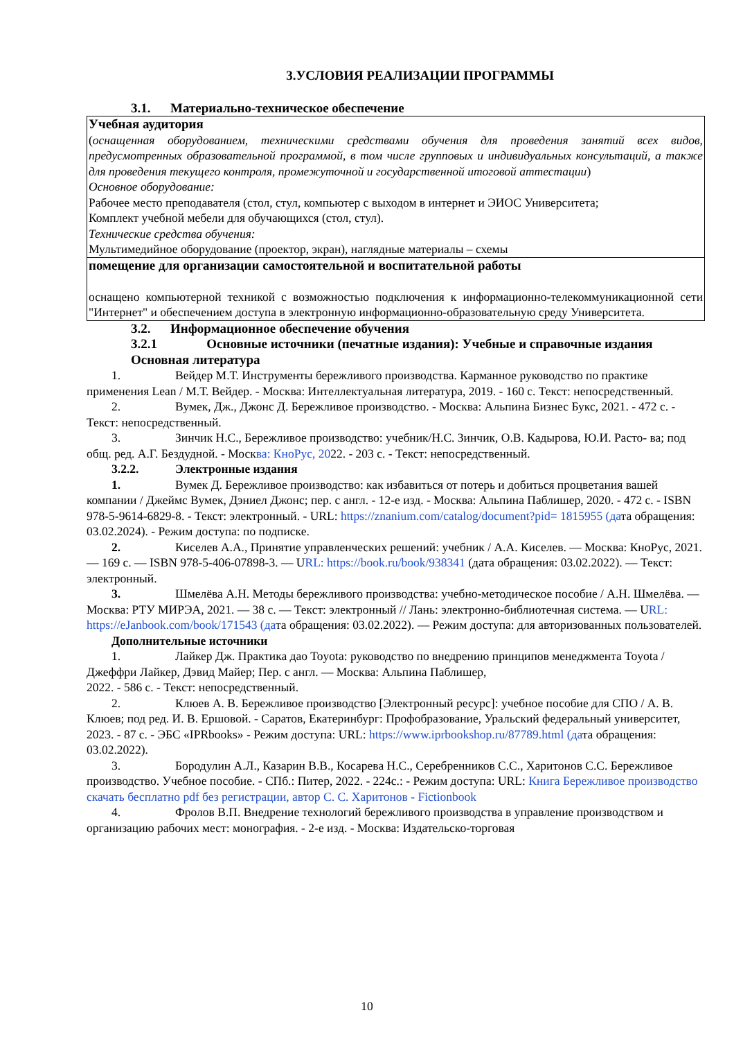3.УСЛОВИЯ РЕАЛИЗАЦИИ ПРОГРАММЫ
3.1. Материально-техническое обеспечение
| Учебная аудитория ( оснащенная оборудованием, техническими средствами обучения для проведения занятий всех видов, предусмотренных образовательной программой, в том числе групповых и индивидуальных консультаций, а также для проведения текущего контроля, промежуточной и государственной итоговой аттестации ) Основное оборудование: Рабочее место преподавателя (стол, стул, компьютер с выходом в интернет и ЭИОС Университета; Комплект учебной мебели для обучающихся (стол, стул). Технические средства обучения: Мультимедийное оборудование (проектор, экран), наглядные материалы – схемы |
| помещение для организации самостоятельной и воспитательной работы оснащено компьютерной техникой с возможностью подключения к информационно-телекоммуникационной сети "Интернет" и обеспечением доступа в электронную информационно-образовательную среду Университета. |
3.2. Информационное обеспечение обучения
3.2.1 Основные источники (печатные издания): Учебные и справочные издания
Основная литература
1. Вейдер М.Т. Инструменты бережливого производства. Карманное руководство по практике применения Lean / М.Т. Вейдер. - Москва: Интеллектуальная литература, 2019. - 160 с. Текст: непосредственный.
2. Вумек, Дж., Джонс Д. Бережливое производство. - Москва: Альпина Бизнес Букс, 2021. - 472 с. - Текст: непосредственный.
3. Зинчик Н.С., Бережливое производство: учебник/Н.С. Зинчик, О.В. Кадырова, Ю.И. Расто- ва; под общ. ред. А.Г. Бездудной. - Москва: КноРус, 2022. - 203 с. - Текст: непосредственный.
3.2.2. Электронные издания
1. Вумек Д. Бережливое производство: как избавиться от потерь и добиться процветания вашей компании / Джеймс Вумек, Дэниел Джонс; пер. с англ. - 12-е изд. - Москва: Альпина Паблишер, 2020. - 472 с. - ISBN 978-5-9614-6829-8. - Текст: электронный. - URL: https://znanium.com/catalog/document?pid= 1815955 (дата обращения: 03.02.2024). - Режим доступа: по подписке.
2. Киселев А.А., Принятие управленческих решений: учебник / А.А. Киселев. — Москва: КноРус, 2021. — 169 с. — ISBN 978-5-406-07898-3. — URL: https://book.ru/book/938341 (дата обращения: 03.02.2022). — Текст: электронный.
3. Шмелёва А.Н. Методы бережливого производства: учебно-методическое пособие / А.Н. Шмелёва. — Москва: РТУ МИРЭА, 2021. — 38 с. — Текст: электронный // Лань: электронно-библиотечная система. — URL: https://eJanbook.com/book/171543 (дата обращения: 03.02.2022). — Режим доступа: для авторизованных пользователей.
Дополнительные источники
1. Лайкер Дж. Практика дао Toyota: руководство по внедрению принципов менеджмента Toyota / Джеффри Лайкер, Дэвид Майер; Пер. с англ. — Москва: Альпина Паблишер,
2022. - 586 с. - Текст: непосредственный.
2. Клюев А. В. Бережливое производство [Электронный ресурс]: учебное пособие для СПО / А. В. Клюев; под ред. И. В. Ершовой. - Саратов, Екатеринбург: Профобразование, Уральский федеральный университет, 2023. - 87 с. - ЭБС «IPRbooks» - Режим доступа: URL: https://www.iprbookshop.ru/87789.html (дата обращения: 03.02.2022).
3. Бородулин А.Л., Казарин В.В., Косарева Н.С., Серебренников С.С., Харитонов С.С. Бережливое производство. Учебное пособие. - СПб.: Питер, 2022. - 224с.: - Режим доступа: URL: Книга Бережливое производство скачать бесплатно pdf без регистрации, автор С. С. Харитонов - Fictionbook
4. Фролов В.П. Внедрение технологий бережливого производства в управление производством и организацию рабочих мест: монография. - 2-е изд. - Москва: Издательско-торговая
10